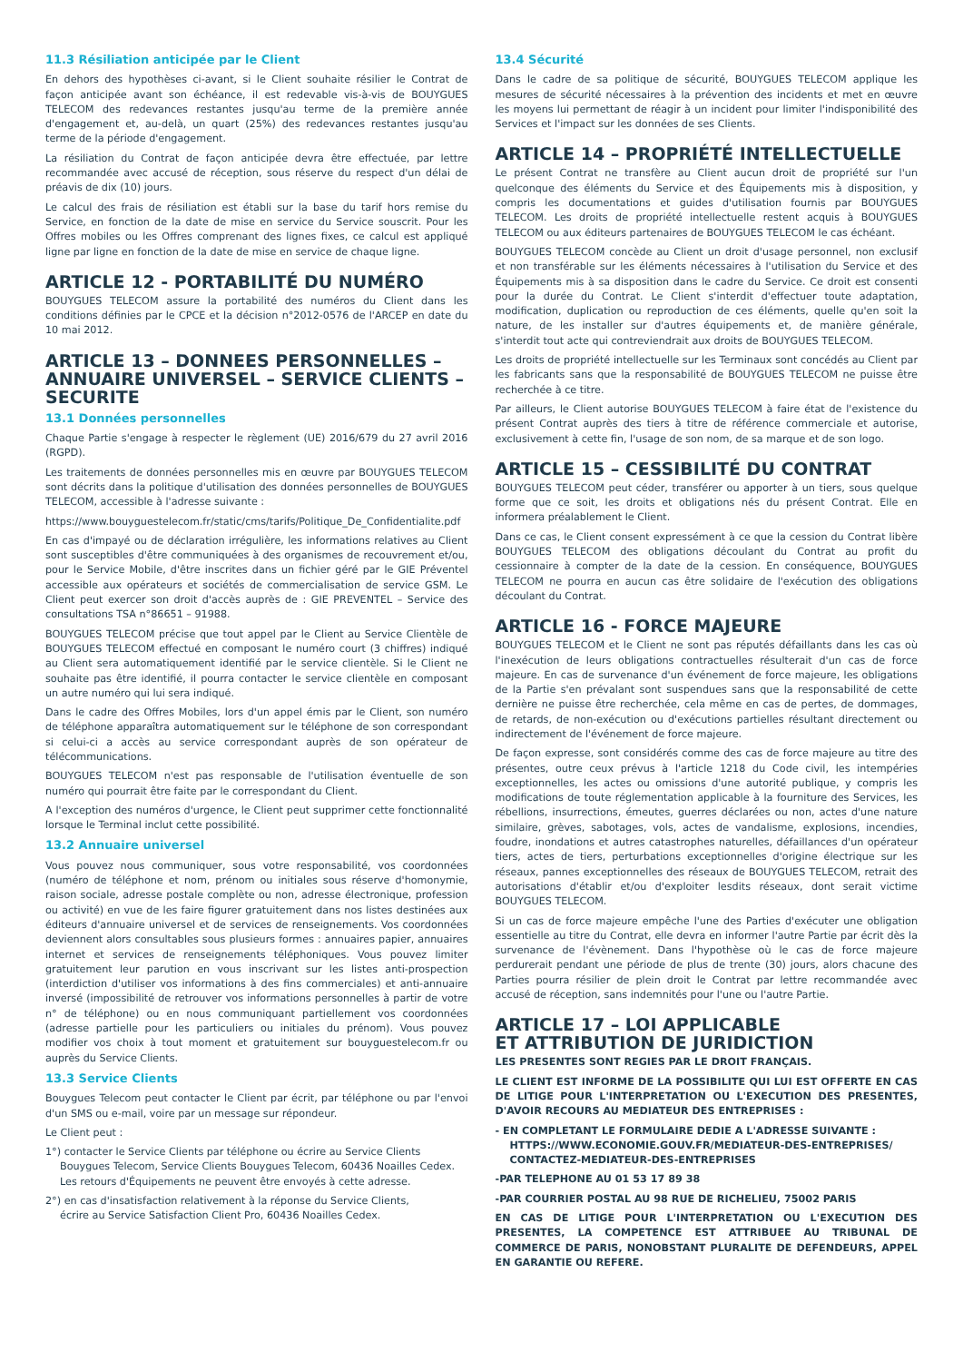11.3 Résiliation anticipée par le Client
En dehors des hypothèses ci-avant, si le Client souhaite résilier le Contrat de façon anticipée avant son échéance, il est redevable vis-à-vis de BOUYGUES TELECOM des redevances restantes jusqu'au terme de la première année d'engagement et, au-delà, un quart (25%) des redevances restantes jusqu'au terme de la période d'engagement.
La résiliation du Contrat de façon anticipée devra être effectuée, par lettre recommandée avec accusé de réception, sous réserve du respect d'un délai de préavis de dix (10) jours.
Le calcul des frais de résiliation est établi sur la base du tarif hors remise du Service, en fonction de la date de mise en service du Service souscrit. Pour les Offres mobiles ou les Offres comprenant des lignes fixes, ce calcul est appliqué ligne par ligne en fonction de la date de mise en service de chaque ligne.
ARTICLE 12 - PORTABILITÉ DU NUMÉRO
BOUYGUES TELECOM assure la portabilité des numéros du Client dans les conditions définies par le CPCE et la décision n°2012-0576 de l'ARCEP en date du 10 mai 2012.
ARTICLE 13 – DONNEES PERSONNELLES – ANNUAIRE UNIVERSEL – SERVICE CLIENTS – SECURITE
13.1 Données personnelles
Chaque Partie s'engage à respecter le règlement (UE) 2016/679 du 27 avril 2016 (RGPD).
Les traitements de données personnelles mis en œuvre par BOUYGUES TELECOM sont décrits dans la politique d'utilisation des données personnelles de BOUYGUES TELECOM, accessible à l'adresse suivante :
https://www.bouyguestelecom.fr/static/cms/tarifs/Politique_De_Confidentialite.pdf
En cas d'impayé ou de déclaration irrégulière, les informations relatives au Client sont susceptibles d'être communiquées à des organismes de recouvrement et/ou, pour le Service Mobile, d'être inscrites dans un fichier géré par le GIE Préventel accessible aux opérateurs et sociétés de commercialisation de service GSM. Le Client peut exercer son droit d'accès auprès de : GIE PREVENTEL – Service des consultations TSA n°86651 – 91988.
BOUYGUES TELECOM précise que tout appel par le Client au Service Clientèle de BOUYGUES TELECOM effectué en composant le numéro court (3 chiffres) indiqué au Client sera automatiquement identifié par le service clientèle. Si le Client ne souhaite pas être identifié, il pourra contacter le service clientèle en composant un autre numéro qui lui sera indiqué.
Dans le cadre des Offres Mobiles, lors d'un appel émis par le Client, son numéro de téléphone apparaîtra automatiquement sur le téléphone de son correspondant si celui-ci a accès au service correspondant auprès de son opérateur de télécommunications.
BOUYGUES TELECOM n'est pas responsable de l'utilisation éventuelle de son numéro qui pourrait être faite par le correspondant du Client.
A l'exception des numéros d'urgence, le Client peut supprimer cette fonctionnalité lorsque le Terminal inclut cette possibilité.
13.2 Annuaire universel
Vous pouvez nous communiquer, sous votre responsabilité, vos coordonnées (numéro de téléphone et nom, prénom ou initiales sous réserve d'homonymie, raison sociale, adresse postale complète ou non, adresse électronique, profession ou activité) en vue de les faire figurer gratuitement dans nos listes destinées aux éditeurs d'annuaire universel et de services de renseignements. Vos coordonnées deviennent alors consultables sous plusieurs formes : annuaires papier, annuaires internet et services de renseignements téléphoniques. Vous pouvez limiter gratuitement leur parution en vous inscrivant sur les listes anti-prospection (interdiction d'utiliser vos informations à des fins commerciales) et anti-annuaire inversé (impossibilité de retrouver vos informations personnelles à partir de votre n° de téléphone) ou en nous communiquant partiellement vos coordonnées (adresse partielle pour les particuliers ou initiales du prénom). Vous pouvez modifier vos choix à tout moment et gratuitement sur bouyguestelecom.fr ou auprès du Service Clients.
13.3 Service Clients
Bouygues Telecom peut contacter le Client par écrit, par téléphone ou par l'envoi d'un SMS ou e-mail, voire par un message sur répondeur.
Le Client peut :
1°) contacter le Service Clients par téléphone ou écrire au Service Clients
Bouygues Telecom, Service Clients Bouygues Telecom, 60436 Noailles Cedex.
Les retours d'Équipements ne peuvent être envoyés à cette adresse.
2°) en cas d'insatisfaction relativement à la réponse du Service Clients,
écrire au Service Satisfaction Client Pro, 60436 Noailles Cedex.
13.4 Sécurité
Dans le cadre de sa politique de sécurité, BOUYGUES TELECOM applique les mesures de sécurité nécessaires à la prévention des incidents et met en œuvre les moyens lui permettant de réagir à un incident pour limiter l'indisponibilité des Services et l'impact sur les données de ses Clients.
ARTICLE 14 – PROPRIÉTÉ INTELLECTUELLE
Le présent Contrat ne transfère au Client aucun droit de propriété sur l'un quelconque des éléments du Service et des Équipements mis à disposition, y compris les documentations et guides d'utilisation fournis par BOUYGUES TELECOM. Les droits de propriété intellectuelle restent acquis à BOUYGUES TELECOM ou aux éditeurs partenaires de BOUYGUES TELECOM le cas échéant.
BOUYGUES TELECOM concède au Client un droit d'usage personnel, non exclusif et non transférable sur les éléments nécessaires à l'utilisation du Service et des Équipements mis à sa disposition dans le cadre du Service. Ce droit est consenti pour la durée du Contrat. Le Client s'interdit d'effectuer toute adaptation, modification, duplication ou reproduction de ces éléments, quelle qu'en soit la nature, de les installer sur d'autres équipements et, de manière générale, s'interdit tout acte qui contreviendrait aux droits de BOUYGUES TELECOM.
Les droits de propriété intellectuelle sur les Terminaux sont concédés au Client par les fabricants sans que la responsabilité de BOUYGUES TELECOM ne puisse être recherchée à ce titre.
Par ailleurs, le Client autorise BOUYGUES TELECOM à faire état de l'existence du présent Contrat auprès des tiers à titre de référence commerciale et autorise, exclusivement à cette fin, l'usage de son nom, de sa marque et de son logo.
ARTICLE 15 – CESSIBILITÉ DU CONTRAT
BOUYGUES TELECOM peut céder, transférer ou apporter à un tiers, sous quelque forme que ce soit, les droits et obligations nés du présent Contrat. Elle en informera préalablement le Client.
Dans ce cas, le Client consent expressément à ce que la cession du Contrat libère BOUYGUES TELECOM des obligations découlant du Contrat au profit du cessionnaire à compter de la date de la cession. En conséquence, BOUYGUES TELECOM ne pourra en aucun cas être solidaire de l'exécution des obligations découlant du Contrat.
ARTICLE 16 - FORCE MAJEURE
BOUYGUES TELECOM et le Client ne sont pas réputés défaillants dans les cas où l'inexécution de leurs obligations contractuelles résulterait d'un cas de force majeure. En cas de survenance d'un événement de force majeure, les obligations de la Partie s'en prévalant sont suspendues sans que la responsabilité de cette dernière ne puisse être recherchée, cela même en cas de pertes, de dommages, de retards, de non-exécution ou d'exécutions partielles résultant directement ou indirectement de l'événement de force majeure.
De façon expresse, sont considérés comme des cas de force majeure au titre des présentes, outre ceux prévus à l'article 1218 du Code civil, les intempéries exceptionnelles, les actes ou omissions d'une autorité publique, y compris les modifications de toute réglementation applicable à la fourniture des Services, les rébellions, insurrections, émeutes, guerres déclarées ou non, actes d'une nature similaire, grèves, sabotages, vols, actes de vandalisme, explosions, incendies, foudre, inondations et autres catastrophes naturelles, défaillances d'un opérateur tiers, actes de tiers, perturbations exceptionnelles d'origine électrique sur les réseaux, pannes exceptionnelles des réseaux de BOUYGUES TELECOM, retrait des autorisations d'établir et/ou d'exploiter lesdits réseaux, dont serait victime BOUYGUES TELECOM.
Si un cas de force majeure empêche l'une des Parties d'exécuter une obligation essentielle au titre du Contrat, elle devra en informer l'autre Partie par écrit dès la survenance de l'évènement. Dans l'hypothèse où le cas de force majeure perdurerait pendant une période de plus de trente (30) jours, alors chacune des Parties pourra résilier de plein droit le Contrat par lettre recommandée avec accusé de réception, sans indemnités pour l'une ou l'autre Partie.
ARTICLE 17 – LOI APPLICABLE
ET ATTRIBUTION DE JURIDICTION
LES PRESENTES SONT REGIES PAR LE DROIT FRANÇAIS.
LE CLIENT EST INFORME DE LA POSSIBILITE QUI LUI EST OFFERTE EN CAS DE LITIGE POUR L'INTERPRETATION OU L'EXECUTION DES PRESENTES, D'AVOIR RECOURS AU MEDIATEUR DES ENTREPRISES :
- EN COMPLETANT LE FORMULAIRE DEDIE A L'ADRESSE SUIVANTE :
HTTPS://WWW.ECONOMIE.GOUV.FR/MEDIATEUR-DES-ENTREPRISES/
CONTACTEZ-MEDIATEUR-DES-ENTREPRISES
-PAR TELEPHONE AU 01 53 17 89 38
-PAR COURRIER POSTAL AU 98 RUE DE RICHELIEU, 75002 PARIS
EN CAS DE LITIGE POUR L'INTERPRETATION OU L'EXECUTION DES PRESENTES, LA COMPETENCE EST ATTRIBUEE AU TRIBUNAL DE COMMERCE DE PARIS, NONOBSTANT PLURALITE DE DEFENDEURS, APPEL EN GARANTIE OU REFERE.